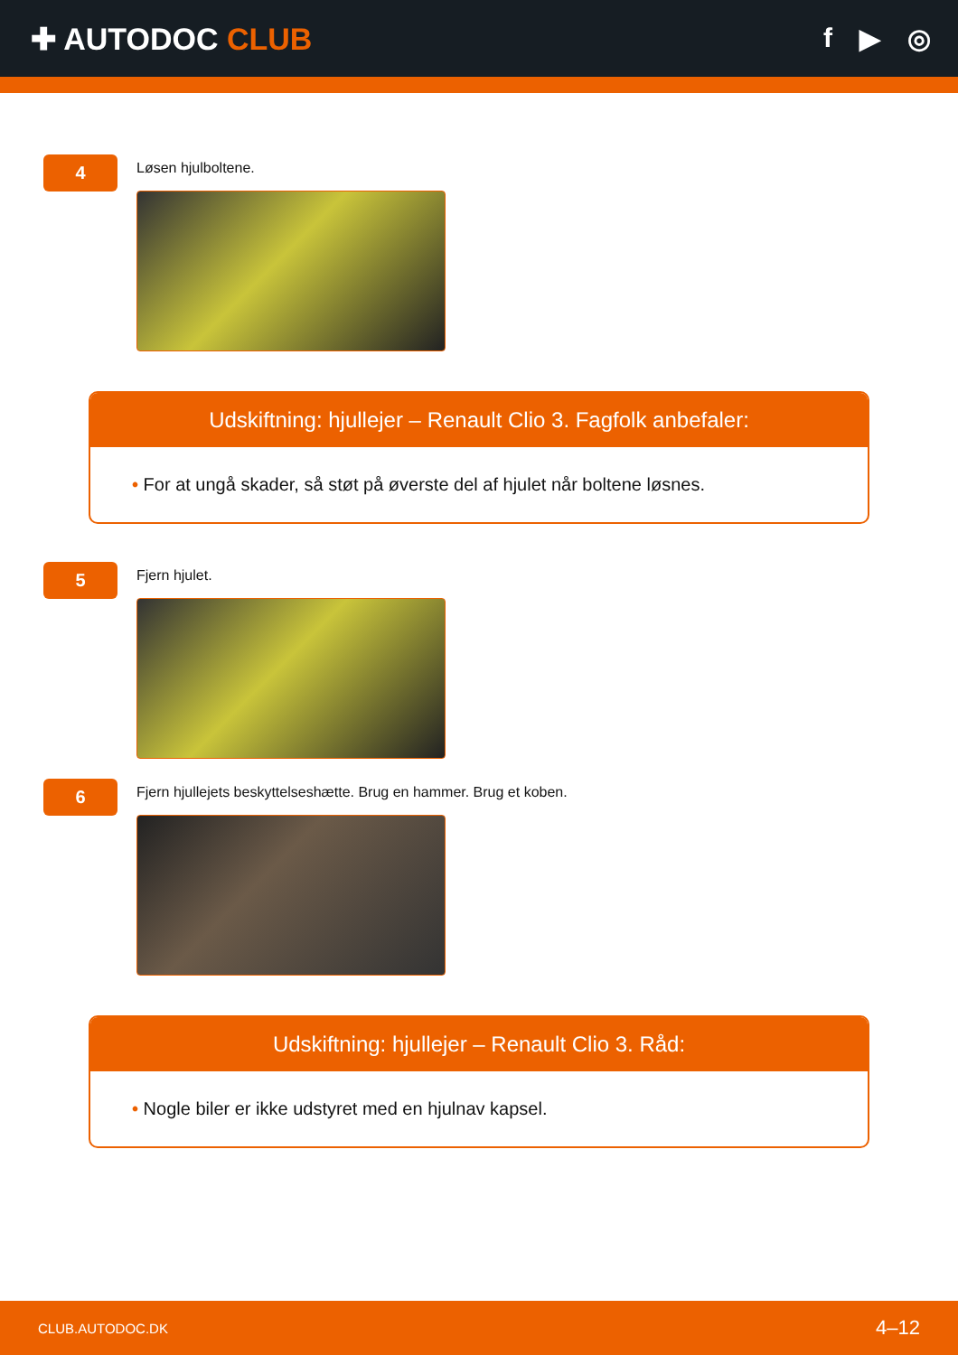✚ AUTODOC CLUB f ▶ ◎
4
Løsen hjulboltene.
Udskiftning: hjullejer – Renault Clio 3. Fagfolk anbefaler:
• For at ungå skader, så støt på øverste del af hjulet når boltene løsnes.
5
Fjern hjulet.
6
Fjern hjullejets beskyttelseshætte. Brug en hammer. Brug et koben.
Udskiftning: hjullejer – Renault Clio 3. Råd:
• Nogle biler er ikke udstyret med en hjulnav kapsel.
CLUB.AUTODOC.DK 4–12